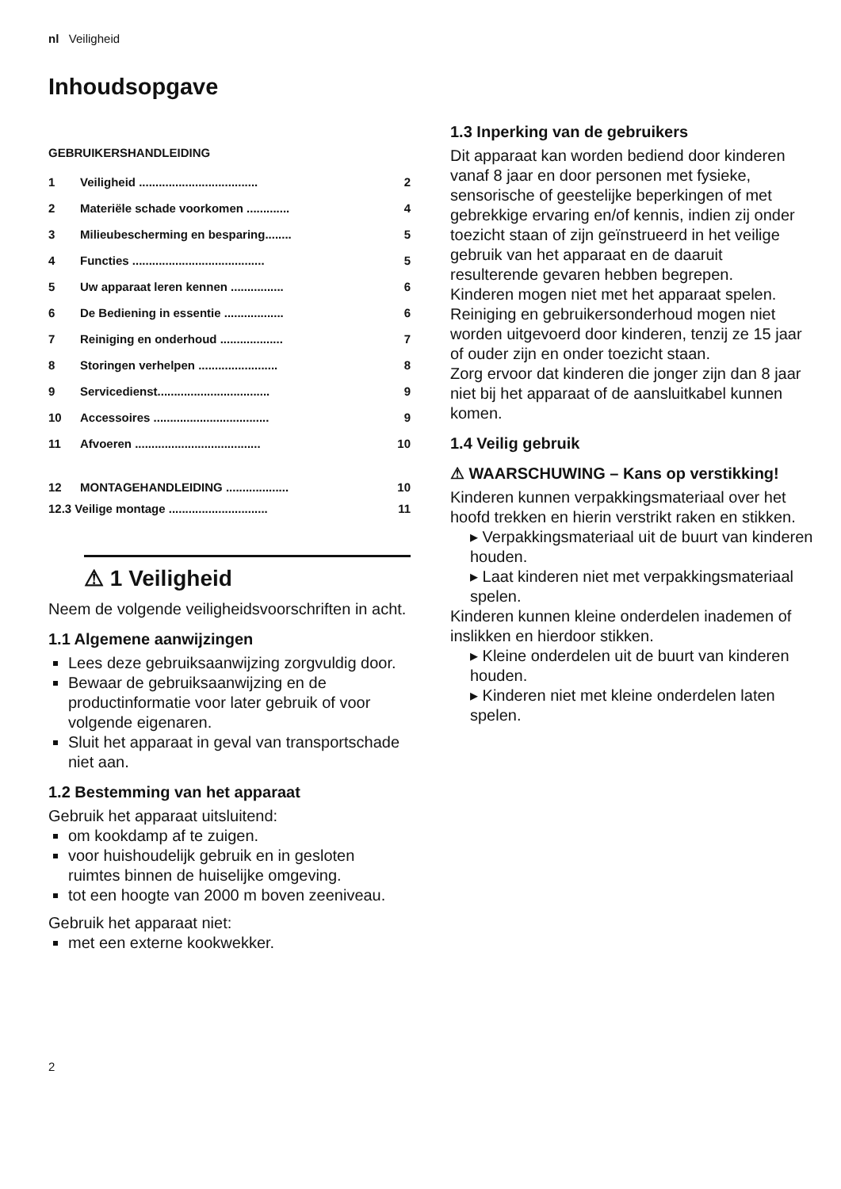nl Veiligheid
Inhoudsopgave
GEBRUIKERSHANDLEIDING
1 Veiligheid .................................... 2
2 Materiële schade voorkomen ............. 4
3 Milieubescherming en besparing........ 5
4 Functies ........................................ 5
5 Uw apparaat leren kennen ................ 6
6 De Bediening in essentie .................. 6
7 Reiniging en onderhoud ................... 7
8 Storingen verhelpen ........................ 8
9 Servicedienst.................................. 9
10 Accessoires ................................... 9
11 Afvoeren ...................................... 10
12 MONTAGEHANDLEIDING ................... 10
12.3 Veilige montage .............................. 11
⚠ 1 Veiligheid
Neem de volgende veiligheidsvoorschriften in acht.
1.1 Algemene aanwijzingen
Lees deze gebruiksaanwijzing zorgvuldig door.
Bewaar de gebruiksaanwijzing en de productinformatie voor later gebruik of voor volgende eigenaren.
Sluit het apparaat in geval van transportschade niet aan.
1.2 Bestemming van het apparaat
Gebruik het apparaat uitsluitend:
om kookdamp af te zuigen.
voor huishoudelijk gebruik en in gesloten ruimtes binnen de huiselijke omgeving.
tot een hoogte van 2000 m boven zeeniveau.
Gebruik het apparaat niet:
met een externe kookwekker.
2
1.3 Inperking van de gebruikers
Dit apparaat kan worden bediend door kinderen vanaf 8 jaar en door personen met fysieke, sensorische of geestelijke beperkingen of met gebrekkige ervaring en/of kennis, indien zij onder toezicht staan of zijn geïnstrueerd in het veilige gebruik van het apparaat en de daaruit resulterende gevaren hebben begrepen.
Kinderen mogen niet met het apparaat spelen.
Reiniging en gebruikersonderhoud mogen niet worden uitgevoerd door kinderen, tenzij ze 15 jaar of ouder zijn en onder toezicht staan.
Zorg ervoor dat kinderen die jonger zijn dan 8 jaar niet bij het apparaat of de aansluitkabel kunnen komen.
1.4 Veilig gebruik
⚠ WAARSCHUWING – Kans op verstikking!
Kinderen kunnen verpakkingsmateriaal over het hoofd trekken en hierin verstrikt raken en stikken.
▸ Verpakkingsmateriaal uit de buurt van kinderen houden.
▸ Laat kinderen niet met verpakkingsmateriaal spelen.
Kinderen kunnen kleine onderdelen inademen of inslikken en hierdoor stikken.
▸ Kleine onderdelen uit de buurt van kinderen houden.
▸ Kinderen niet met kleine onderdelen laten spelen.